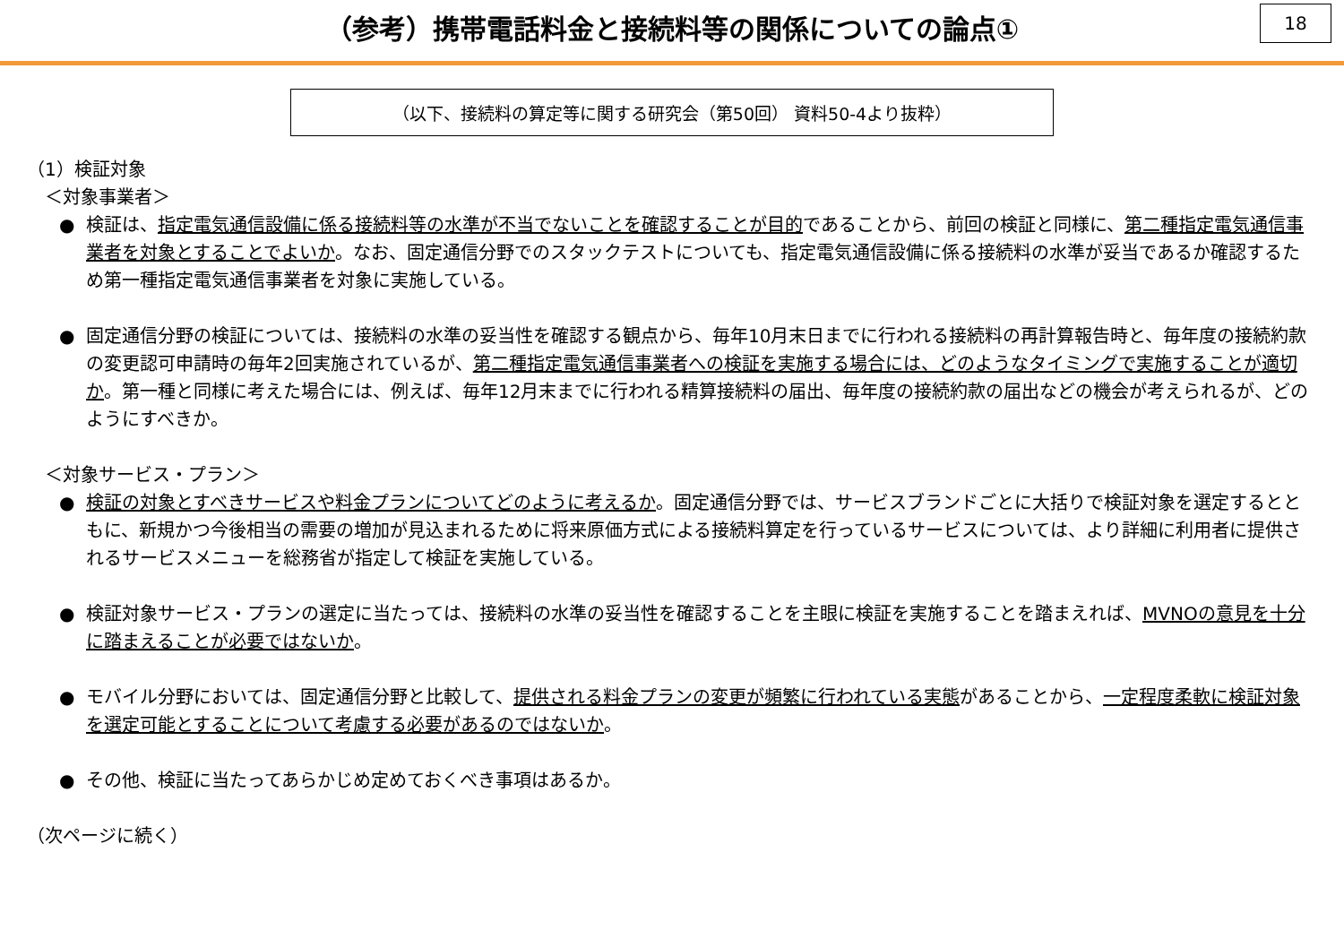（参考）携帯電話料金と接続料等の関係についての論点①
18
（以下、接続料の算定等に関する研究会（第50回） 資料50-4より抜粋）
（1）検証対象
＜対象事業者＞
● 検証は、指定電気通信設備に係る接続料等の水準が不当でないことを確認することが目的であることから、前回の検証と同様に、第二種指定電気通信事業者を対象とすることでよいか。なお、固定通信分野でのスタックテストについても、指定電気通信設備に係る接続料の水準が妥当であるか確認するため第一種指定電気通信事業者を対象に実施している。
● 固定通信分野の検証については、接続料の水準の妥当性を確認する観点から、毎年10月末日までに行われる接続料の再計算報告時と、毎年度の接続約款の変更認可申請時の毎年2回実施されているが、第二種指定電気通信事業者への検証を実施する場合には、どのようなタイミングで実施することが適切か。第一種と同様に考えた場合には、例えば、毎年12月末までに行われる精算接続料の届出、毎年度の接続約款の届出などの機会が考えられるが、どのようにすべきか。
＜対象サービス・プラン＞
● 検証の対象とすべきサービスや料金プランについてどのように考えるか。固定通信分野では、サービスブランドごとに大括りで検証対象を選定するとともに、新規かつ今後相当の需要の増加が見込まれるために将来原価方式による接続料算定を行っているサービスについては、より詳細に利用者に提供されるサービスメニューを総務省が指定して検証を実施している。
● 検証対象サービス・プランの選定に当たっては、接続料の水準の妥当性を確認することを主眼に検証を実施することを踏まえれば、MVNOの意見を十分に踏まえることが必要ではないか。
● モバイル分野においては、固定通信分野と比較して、提供される料金プランの変更が頻繁に行われている実態があることから、一定程度柔軟に検証対象を選定可能とすることについて考慮する必要があるのではないか。
● その他、検証に当たってあらかじめ定めておくべき事項はあるか。
（次ページに続く）